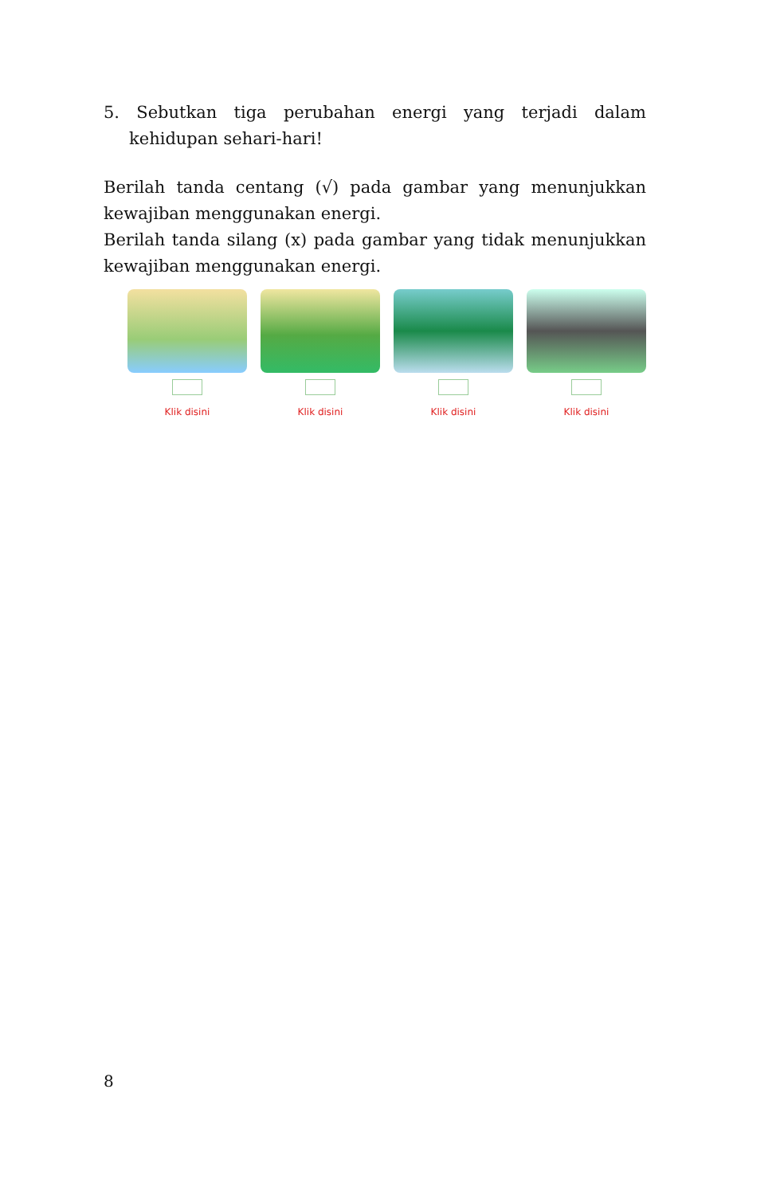5. Sebutkan tiga perubahan energi yang terjadi dalam kehidupan sehari-hari!
Berilah tanda centang (√) pada gambar yang menunjukkan kewajiban menggunakan energi.
Berilah tanda silang (x) pada gambar yang tidak menunjukkan kewajiban menggunakan energi.
Klik disini Klik disini Klik disini Klik disini
8